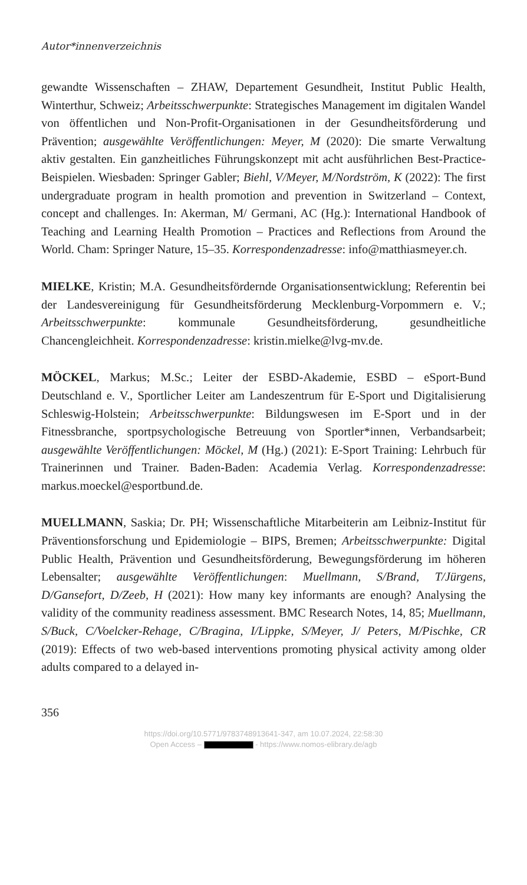Autor*innenverzeichnis
gewandte Wissenschaften – ZHAW, Departement Gesundheit, Institut Public Health, Winterthur, Schweiz; Arbeitsschwerpunkte: Strategisches Management im digitalen Wandel von öffentlichen und Non-Profit-Organisationen in der Gesundheitsförderung und Prävention; ausgewählte Veröffentlichungen: Meyer, M (2020): Die smarte Verwaltung aktiv gestalten. Ein ganzheitliches Führungskonzept mit acht ausführlichen Best-Practice-Beispielen. Wiesbaden: Springer Gabler; Biehl, V/Meyer, M/Nordström, K (2022): The first undergraduate program in health promotion and prevention in Switzerland – Context, concept and challenges. In: Akerman, M/ Germani, AC (Hg.): International Handbook of Teaching and Learning Health Promotion – Practices and Reflections from Around the World. Cham: Springer Nature, 15–35. Korrespondenzadresse: info@matthiasmeyer.ch.
MIELKE, Kristin; M.A. Gesundheitsfördernde Organisationsentwicklung; Referentin bei der Landesvereinigung für Gesundheitsförderung Mecklenburg-Vorpommern e. V.; Arbeitsschwerpunkte: kommunale Gesundheitsförderung, gesundheitliche Chancengleichheit. Korrespondenzadresse: kristin.mielke@lvg-mv.de.
MÖCKEL, Markus; M.Sc.; Leiter der ESBD-Akademie, ESBD – eSport-Bund Deutschland e. V., Sportlicher Leiter am Landeszentrum für E-Sport und Digitalisierung Schleswig-Holstein; Arbeitsschwerpunkte: Bildungswesen im E-Sport und in der Fitnessbranche, sportpsychologische Betreuung von Sportler*innen, Verbandsarbeit; ausgewählte Veröffentlichungen: Möckel, M (Hg.) (2021): E-Sport Training: Lehrbuch für Trainerinnen und Trainer. Baden-Baden: Academia Verlag. Korrespondenzadresse: markus.moeckel@esportbund.de.
MUELLMANN, Saskia; Dr. PH; Wissenschaftliche Mitarbeiterin am Leibniz-Institut für Präventionsforschung und Epidemiologie – BIPS, Bremen; Arbeitsschwerpunkte: Digital Public Health, Prävention und Gesundheitsförderung, Bewegungsförderung im höheren Lebensalter; ausgewählte Veröffentlichungen: Muellmann, S/Brand, T/Jürgens, D/Gansefort, D/Zeeb, H (2021): How many key informants are enough? Analysing the validity of the community readiness assessment. BMC Research Notes, 14, 85; Muellmann, S/Buck, C/Voelcker-Rehage, C/Bragina, I/Lippke, S/Meyer, J/ Peters, M/Pischke, CR (2019): Effects of two web-based interventions promoting physical activity among older adults compared to a delayed in-
356
https://doi.org/10.5771/9783748913641-347, am 10.07.2024, 22:58:30
Open Access – - https://www.nomos-elibrary.de/agb